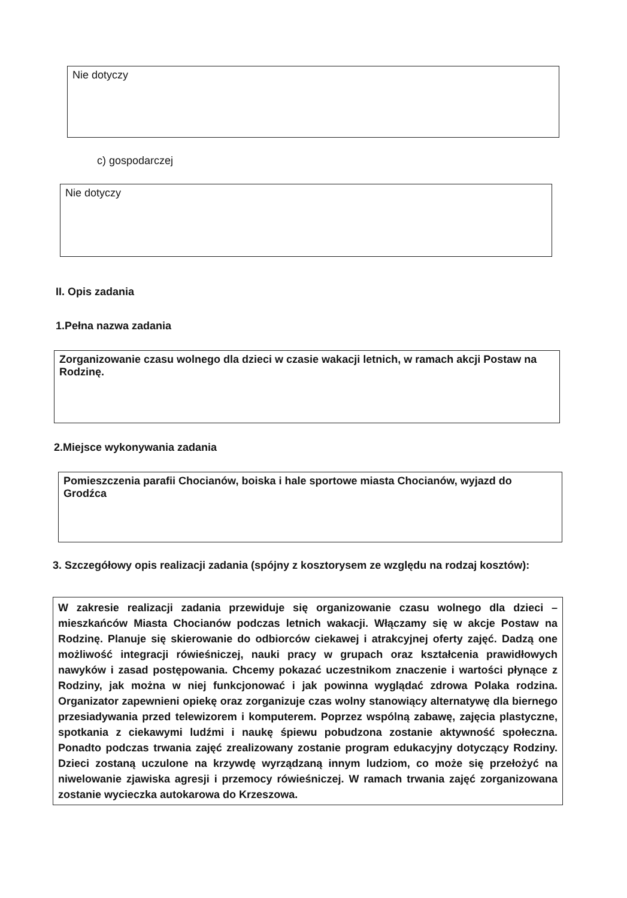Nie dotyczy
c) gospodarczej
Nie dotyczy
II. Opis zadania
1.Pełna nazwa zadania
Zorganizowanie czasu wolnego dla dzieci w czasie wakacji letnich, w ramach akcji Postaw na Rodzinę.
2.Miejsce wykonywania zadania
Pomieszczenia parafii Chocianów, boiska i hale sportowe miasta Chocianów, wyjazd do Grodźca
3. Szczegółowy opis realizacji zadania (spójny z kosztorysem ze względu na rodzaj kosztów):
W zakresie realizacji zadania przewiduje się organizowanie czasu wolnego dla dzieci – mieszkańców Miasta Chocianów podczas letnich wakacji. Włączamy się w akcje Postaw na Rodzinę. Planuje się skierowanie do odbiorców ciekawej i atrakcyjnej oferty zajęć. Dadzą one możliwość integracji rówieśniczej, nauki pracy w grupach oraz kształcenia prawidłowych nawyków i zasad postępowania. Chcemy pokazać uczestnikom znaczenie i wartości płynące z Rodziny, jak można w niej funkcjonować i jak powinna wyglądać zdrowa Polaka rodzina. Organizator zapewnieni opiekę oraz zorganizuje czas wolny stanowiący alternatywę dla biernego przesiadywania przed telewizorem i komputerem. Poprzez wspólną zabawę, zajęcia plastyczne, spotkania z ciekawymi ludźmi i naukę śpiewu pobudzona zostanie aktywność społeczna. Ponadto podczas trwania zajęć zrealizowany zostanie program edukacyjny dotyczący Rodziny. Dzieci zostaną uczulone na krzywdę wyrządzaną innym ludziom, co może się przełożyć na niwelowanie zjawiska agresji i przemocy rówieśniczej. W ramach trwania zajęć zorganizowana zostanie wycieczka autokarowa do Krzeszowa.